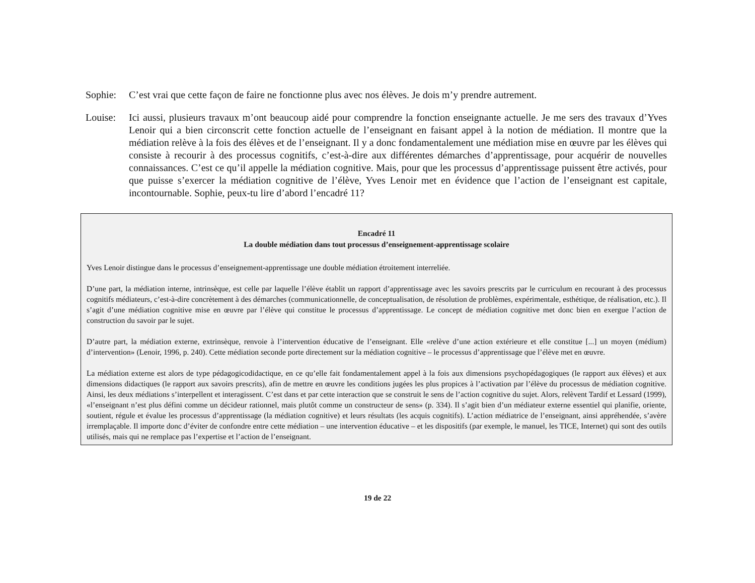Sophie: C’est vrai que cette façon de faire ne fonctionne plus avec nos élèves. Je dois m’y prendre autrement.
Louise: Ici aussi, plusieurs travaux m’ont beaucoup aidé pour comprendre la fonction enseignante actuelle. Je me sers des travaux d’Yves Lenoir qui a bien circonscrit cette fonction actuelle de l’enseignant en faisant appel à la notion de médiation. Il montre que la médiation relève à la fois des élèves et de l’enseignant. Il y a donc fondamentalement une médiation mise en œuvre par les élèves qui consiste à recourir à des processus cognitifs, c’est-à-dire aux différentes démarches d’apprentissage, pour acquérir de nouvelles connaissances. C’est ce qu’il appelle la médiation cognitive. Mais, pour que les processus d’apprentissage puissent être activés, pour que puisse s’exercer la médiation cognitive de l’élève, Yves Lenoir met en évidence que l’action de l’enseignant est capitale, incontournable. Sophie, peux-tu lire d’abord l’encadré 11?
Encadré 11
La double médiation dans tout processus d’enseignement-apprentissage scolaire
Yves Lenoir distingue dans le processus d’enseignement-apprentissage une double médiation étroitement interreliée.
D’une part, la médiation interne, intrinsèque, est celle par laquelle l’élève établit un rapport d’apprentissage avec les savoirs prescrits par le curriculum en recourant à des processus cognitifs médiateurs, c’est-à-dire concrètement à des démarches (communicationnelle, de conceptualisation, de résolution de problèmes, expérimentale, esthétique, de réalisation, etc.). Il s’agit d’une médiation cognitive mise en œuvre par l’élève qui constitue le processus d’apprentissage. Le concept de médiation cognitive met donc bien en exergue l’action de construction du savoir par le sujet.
D’autre part, la médiation externe, extrinsèque, renvoie à l’intervention éducative de l’enseignant. Elle «relève d’une action extérieure et elle constitue [...] un moyen (médium) d’intervention» (Lenoir, 1996, p. 240). Cette médiation seconde porte directement sur la médiation cognitive – le processus d’apprentissage que l’élève met en œuvre.
La médiation externe est alors de type pédagogicodidactique, en ce qu’elle fait fondamentalement appel à la fois aux dimensions psychopédagogiques (le rapport aux élèves) et aux dimensions didactiques (le rapport aux savoirs prescrits), afin de mettre en œuvre les conditions jugées les plus propices à l’activation par l’élève du processus de médiation cognitive. Ainsi, les deux médiations s’interpellent et interagissent. C’est dans et par cette interaction que se construit le sens de l’action cognitive du sujet. Alors, relèvent Tardif et Lessard (1999), «l’enseignant n’est plus défini comme un décideur rationnel, mais plutôt comme un constructeur de sens» (p. 334). Il s’agit bien d’un médiateur externe essentiel qui planifie, oriente, soutient, régule et évalue les processus d’apprentissage (la médiation cognitive) et leurs résultats (les acquis cognitifs). L’action médiatrice de l’enseignant, ainsi appréhendée, s’avère irremplaçable. Il importe donc d’éviter de confondre entre cette médiation – une intervention éducative – et les dispositifs (par exemple, le manuel, les TICE, Internet) qui sont des outils utilisés, mais qui ne remplace pas l’expertise et l’action de l’enseignant.
19 de 22